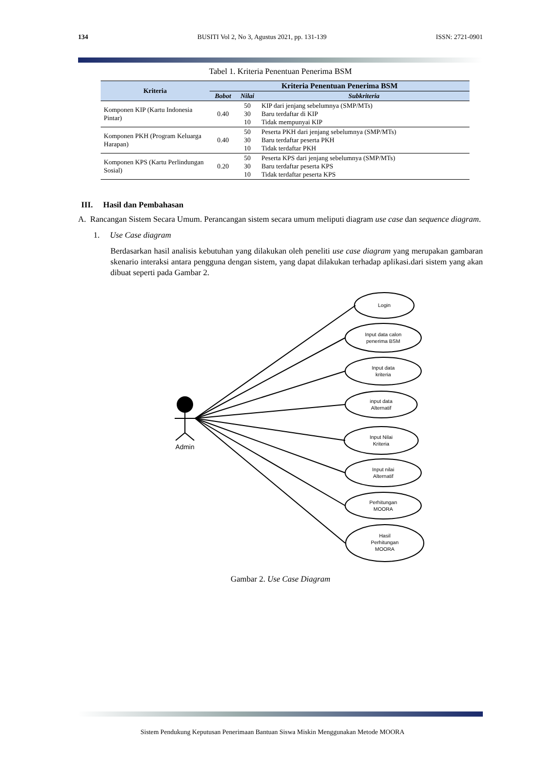134 BUSITI Vol 2, No 3, Agustus 2021, pp. 131-139 ISSN: 2721-0901
Tabel 1. Kriteria Penentuan Penerima BSM
| Kriteria | Kriteria Penentuan Penerima BSM | | |
| --- | --- | --- | --- |
| | Bobot | Nilai | Subkriteria |
| Komponen KIP (Kartu Indonesia Pintar) | 0.40 | 50 30 10 | KIP dari jenjang sebelumnya (SMP/MTs) Baru terdaftar di KIP Tidak mempunyai KIP |
| Komponen PKH (Program Keluarga Harapan) | 0.40 | 50 30 10 | Peserta PKH dari jenjang sebelumnya (SMP/MTs) Baru terdaftar peserta PKH Tidak terdaftar PKH |
| Komponen KPS (Kartu Perlindungan Sosial) | 0.20 | 50 30 10 | Peserta KPS dari jenjang sebelumnya (SMP/MTs) Baru terdaftar peserta KPS Tidak terdaftar peserta KPS |
III. Hasil dan Pembahasan
A. Rancangan Sistem Secara Umum. Perancangan sistem secara umum meliputi diagram use case dan sequence diagram.
1. Use Case diagram
Berdasarkan hasil analisis kebutuhan yang dilakukan oleh peneliti use case diagram yang merupakan gambaran skenario interaksi antara pengguna dengan sistem, yang dapat dilakukan terhadap aplikasi.dari sistem yang akan dibuat seperti pada Gambar 2.
Admin
Login
Input data calon
penerima BSM
Input data
kriteria
input data
Alternatif
Input Nilai
Kriteria
Input nilai
Alternatif
Perhitungan
MOORA
Hasil
Perhitungan
MOORA
Gambar 2. Use Case Diagram
Sistem Pendukung Keputusan Penerimaan Bantuan Siswa Miskin Menggunakan Metode MOORA